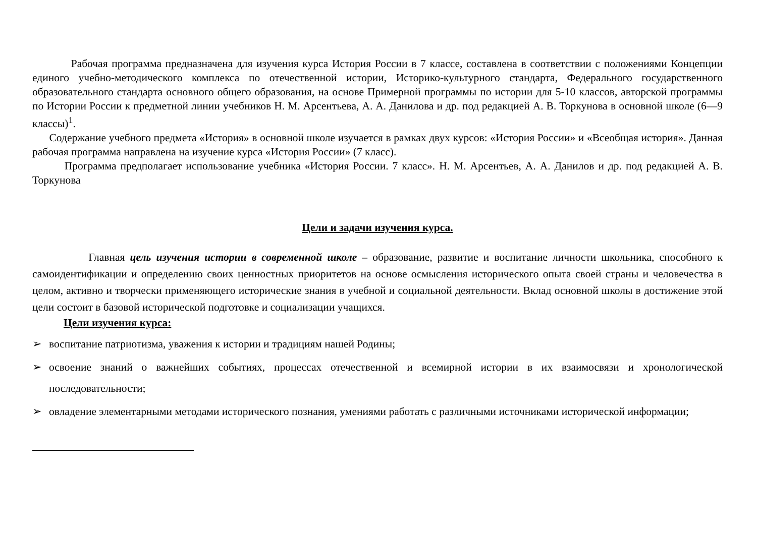Рабочая программа предназначена для изучения курса История России в 7 классе, составлена в соответствии с положениями Концепции единого учебно-методического комплекса по отечественной истории, Историко-культурного стандарта, Федерального государственного образовательного стандарта основного общего образования, на основе Примерной программы по истории для 5-10 классов, авторской программы по Истории России к предметной линии учебников Н. М. Арсентьева, А. А. Данилова и др. под редакцией А. В. Торкунова в основной школе (6—9 классы)<sup>1</sup>.
Содержание учебного предмета «История» в основной школе изучается в рамках двух курсов: «История России» и «Всеобщая история». Данная рабочая программа направлена на изучение курса «История России» (7 класс).
Программа предполагает использование учебника «История России. 7 класс». Н. М. Арсентьев, А. А. Данилов и др. под редакцией А. В. Торкунова
Цели и задачи изучения курса.
Главная цель изучения истории в современной школе – образование, развитие и воспитание личности школьника, способного к самоидентификации и определению своих ценностных приоритетов на основе осмысления исторического опыта своей страны и человечества в целом, активно и творчески применяющего исторические знания в учебной и социальной деятельности. Вклад основной школы в достижение этой цели состоит в базовой исторической подготовке и социализации учащихся.
Цели изучения курса:
➢ воспитание патриотизма, уважения к истории и традициям нашей Родины;
➢ освоение знаний о важнейших событиях, процессах отечественной и всемирной истории в их взаимосвязи и хронологической последовательности;
➢ овладение элементарными методами исторического познания, умениями работать с различными источниками исторической информации;